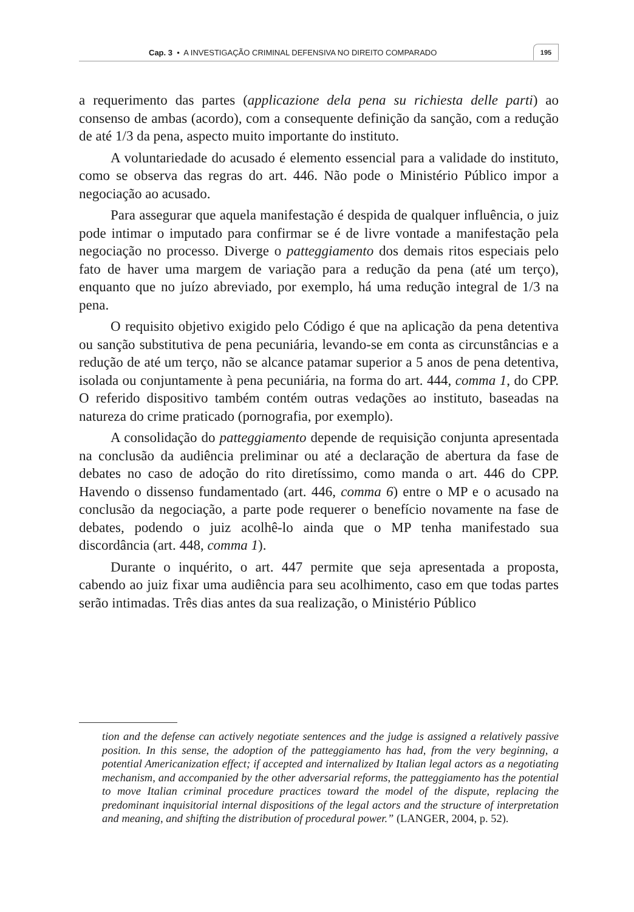Cap. 3 • A INVESTIGAÇÃO CRIMINAL DEFENSIVA NO DIREITO COMPARADO
195
a requerimento das partes (applicazione dela pena su richiesta delle parti) ao consenso de ambas (acordo), com a consequente definição da sanção, com a redução de até 1/3 da pena, aspecto muito importante do instituto.
A voluntariedade do acusado é elemento essencial para a validade do instituto, como se observa das regras do art. 446. Não pode o Ministério Público impor a negociação ao acusado.
Para assegurar que aquela manifestação é despida de qualquer influência, o juiz pode intimar o imputado para confirmar se é de livre vontade a manifestação pela negociação no processo. Diverge o patteggiamento dos demais ritos especiais pelo fato de haver uma margem de variação para a redução da pena (até um terço), enquanto que no juízo abreviado, por exemplo, há uma redução integral de 1/3 na pena.
O requisito objetivo exigido pelo Código é que na aplicação da pena detentiva ou sanção substitutiva de pena pecuniária, levando-se em conta as circunstâncias e a redução de até um terço, não se alcance patamar superior a 5 anos de pena detentiva, isolada ou conjuntamente à pena pecuniária, na forma do art. 444, comma 1, do CPP. O referido dispositivo também contém outras vedações ao instituto, baseadas na natureza do crime praticado (pornografia, por exemplo).
A consolidação do patteggiamento depende de requisição conjunta apresentada na conclusão da audiência preliminar ou até a declaração de abertura da fase de debates no caso de adoção do rito diretíssimo, como manda o art. 446 do CPP. Havendo o dissenso fundamentado (art. 446, comma 6) entre o MP e o acusado na conclusão da negociação, a parte pode requerer o benefício novamente na fase de debates, podendo o juiz acolhê-lo ainda que o MP tenha manifestado sua discordância (art. 448, comma 1).
Durante o inquérito, o art. 447 permite que seja apresentada a proposta, cabendo ao juiz fixar uma audiência para seu acolhimento, caso em que todas partes serão intimadas. Três dias antes da sua realização, o Ministério Público
tion and the defense can actively negotiate sentences and the judge is assigned a relatively passive position. In this sense, the adoption of the patteggiamento has had, from the very beginning, a potential Americanization effect; if accepted and internalized by Italian legal actors as a negotiating mechanism, and accompanied by the other adversarial reforms, the patteggiamento has the potential to move Italian criminal procedure practices toward the model of the dispute, replacing the predominant inquisitorial internal dispositions of the legal actors and the structure of interpretation and meaning, and shifting the distribution of procedural power.” (LANGER, 2004, p. 52).